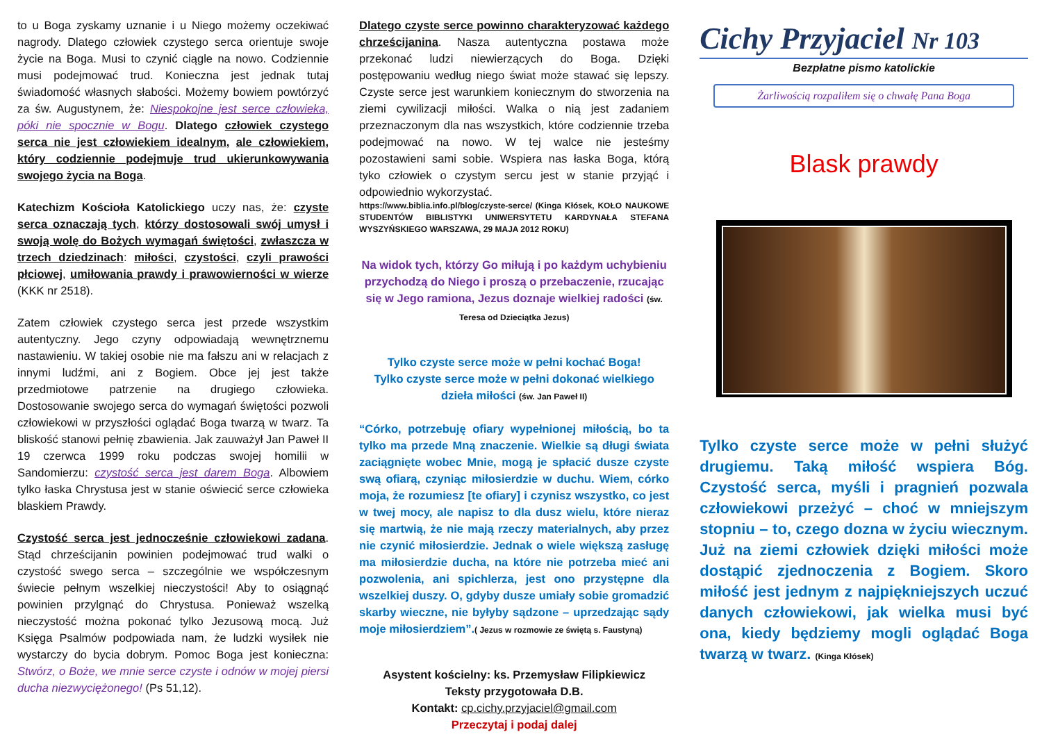to u Boga zyskamy uznanie i u Niego możemy oczekiwać nagrody. Dlatego człowiek czystego serca orientuje swoje życie na Boga. Musi to czynić ciągle na nowo. Codziennie musi podejmować trud. Konieczna jest jednak tutaj świadomość własnych słabości. Możemy bowiem powtórzyć za św. Augustynem, że: Niespokojne jest serce człowieka, póki nie spocznie w Bogu. Dlatego człowiek czystego serca nie jest człowiekiem idealnym, ale człowiekiem, który codziennie podejmuje trud ukierunkowywania swojego życia na Boga.
Katechizm Kościoła Katolickiego uczy nas, że: czyste serca oznaczają tych, którzy dostosowali swój umysł i swoją wolę do Bożych wymagań świętości, zwłaszcza w trzech dziedzinach: miłości, czystości, czyli prawości płciowej, umiłowania prawdy i prawowierności w wierze (KKK nr 2518).
Zatem człowiek czystego serca jest przede wszystkim autentyczny. Jego czyny odpowiadają wewnętrznemu nastawieniu. W takiej osobie nie ma fałszu ani w relacjach z innymi ludźmi, ani z Bogiem. Obce jej jest także przedmiotowe patrzenie na drugiego człowieka. Dostosowanie swojego serca do wymagań świętości pozwoli człowiekowi w przyszłości oglądać Boga twarzą w twarz. Ta bliskość stanowi pełnię zbawienia. Jak zauważył Jan Paweł II 19 czerwca 1999 roku podczas swojej homilii w Sandomierzu: czystość serca jest darem Boga. Albowiem tylko łaska Chrystusa jest w stanie oświecić serce człowieka blaskiem Prawdy.
Czystość serca jest jednocześnie człowiekowi zadana. Stąd chrześcijanin powinien podejmować trud walki o czystość swego serca – szczególnie we współczesnym świecie pełnym wszelkiej nieczystości! Aby to osiągnąć powinien przylgnąć do Chrystusa. Ponieważ wszelką nieczystość można pokonać tylko Jezusową mocą. Już Księga Psalmów podpowiada nam, że ludzki wysiłek nie wystarczy do bycia dobrym. Pomoc Boga jest konieczna: Stwórz, o Boże, we mnie serce czyste i odnów w mojej piersi ducha niezwyciężonego! (Ps 51,12).
Dlatego czyste serce powinno charakteryzować każdego chrześcijanina. Nasza autentyczna postawa może przekonać ludzi niewierzących do Boga. Dzięki postępowaniu według niego świat może stawać się lepszy. Czyste serce jest warunkiem koniecznym do stworzenia na ziemi cywilizacji miłości. Walka o nią jest zadaniem przeznaczonym dla nas wszystkich, które codziennie trzeba podejmować na nowo. W tej walce nie jesteśmy pozostawieni sami sobie. Wspiera nas łaska Boga, którą tyko człowiek o czystym sercu jest w stanie przyjąć i odpowiednio wykorzystać.
https://www.biblia.info.pl/blog/czyste-serce/ (Kinga Kłósek, KOŁO NAUKOWE STUDENTÓW BIBLISTYKI UNIWERSYTETU KARDYNAŁA STEFANA WYSZYŃSKIEGO WARSZAWA, 29 MAJA 2012 ROKU)
Na widok tych, którzy Go miłują i po każdym uchybieniu przychodzą do Niego i proszą o przebaczenie, rzucając się w Jego ramiona, Jezus doznaje wielkiej radości (św. Teresa od Dzieciątka Jezus)
Tylko czyste serce może w pełni kochać Boga!
Tylko czyste serce może w pełni dokonać wielkiego dzieła miłości (św. Jan Paweł II)
“Córko, potrzebuję ofiary wypełnionej miłością, bo ta tylko ma przede Mną znaczenie. Wielkie są długi świata zaciągnięte wobec Mnie, mogą je spłacić dusze czyste swą ofiarą, czyniąc miłosierdzie w duchu. Wiem, córko moja, że rozumiesz [te ofiary] i czynisz wszystko, co jest w twej mocy, ale napisz to dla dusz wielu, które nieraz się martwią, że nie mają rzeczy materialnych, aby przez nie czynić miłosierdzie. Jednak o wiele większą zasługę ma miłosierdzie ducha, na które nie potrzeba mieć ani pozwolenia, ani spichlerza, jest ono przystępne dla wszelkiej duszy. O, gdyby dusze umiały sobie gromadzić skarby wieczne, nie byłyby sądzone – uprzedzając sądy moje miłosierdziem”.( Jezus w rozmowie ze świętą s. Faustyną)
Asystent kościelny: ks. Przemysław Filipkiewicz
Teksty przygotowała D.B.
Kontakt: cp.cichy.przyjaciel@gmail.com
Przeczytaj i podaj dalej
Cichy Przyjaciel Nr 103
Bezpłatne pismo katolickie
Żarliwością rozpaliłem się o chwałę Pana Boga
Blask prawdy
Tylko czyste serce może w pełni służyć drugiemu. Taką miłość wspiera Bóg. Czystość serca, myśli i pragnień pozwala człowiekowi przeżyć – choć w mniejszym stopniu – to, czego dozna w życiu wiecznym. Już na ziemi człowiek dzięki miłości może dostąpić zjednoczenia z Bogiem. Skoro miłość jest jednym z najpiękniejszych uczuć danych człowiekowi, jak wielka musi być ona, kiedy będziemy mogli oglądać Boga twarzą w twarz. (Kinga Kłósek)